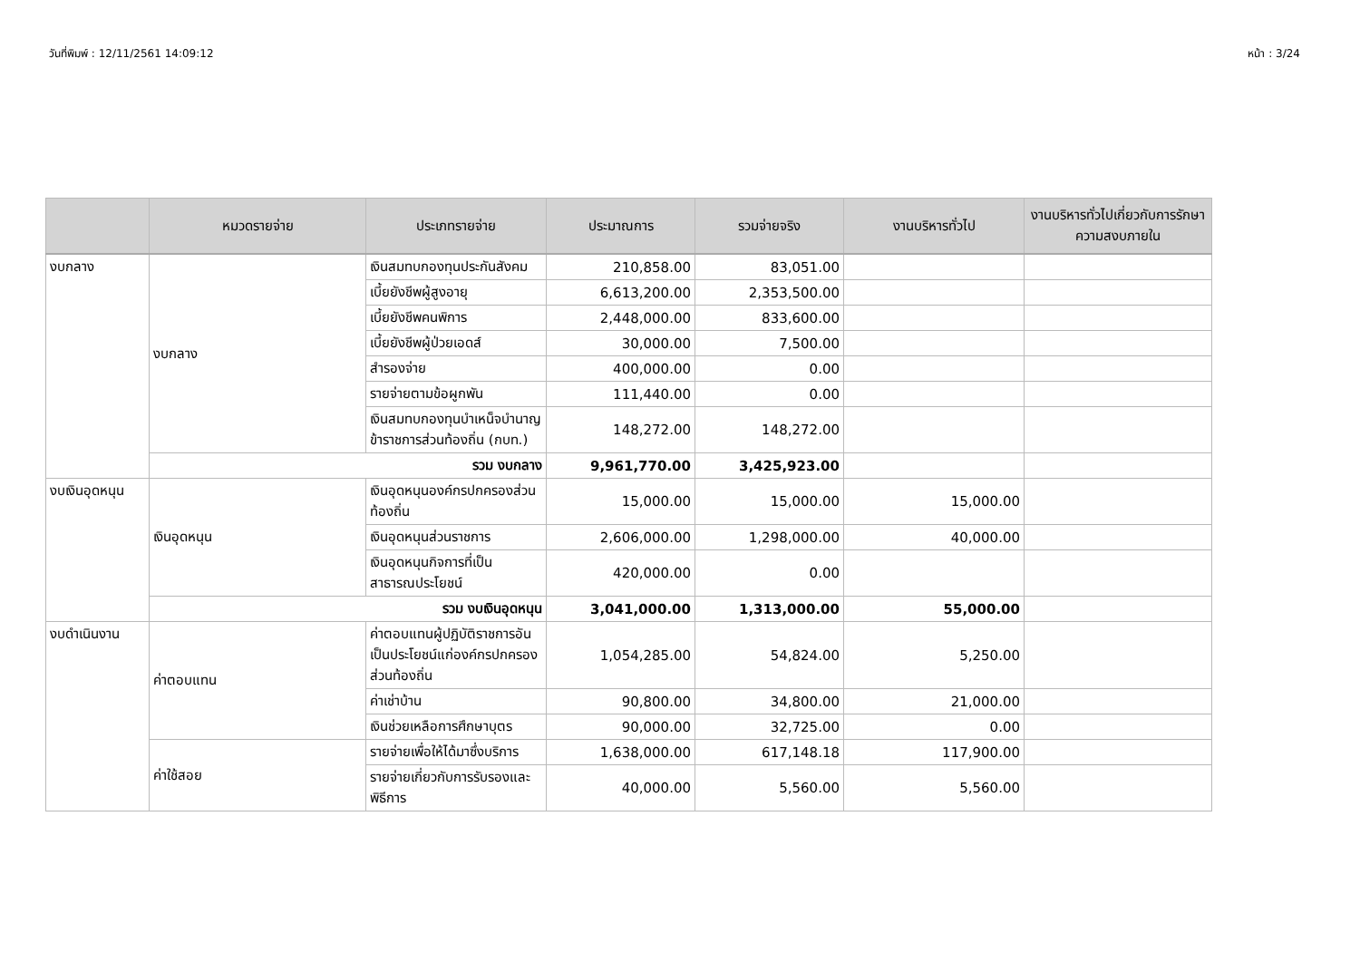วันที่พิมพ์ : 12/11/2561 14:09:12 หน้า : 3/24
| | หมวดรายจ่าย | ประเภทรายจ่าย | ประมาณการ | รวมจ่ายจริง | งานบริหารทั่วไป | งานบริหารทั่วไปเกี่ยวกับการรักษาความสงบภายใน |
| --- | --- | --- | --- | --- | --- | --- |
| งบกลาง | งบกลาง | เงินสมทบกองทุนประกันสังคม | 210,858.00 | 83,051.00 | | |
| | | เบี้ยยังชีพผู้สูงอายุ | 6,613,200.00 | 2,353,500.00 | | |
| | | เบี้ยยังชีพคนพิการ | 2,448,000.00 | 833,600.00 | | |
| | | เบี้ยยังชีพผู้ป่วยเอดส์ | 30,000.00 | 7,500.00 | | |
| | | สำรองจ่าย | 400,000.00 | 0.00 | | |
| | | รายจ่ายตามข้อผูกพัน | 111,440.00 | 0.00 | | |
| | | เงินสมทบกองทุนบำเหน็จบำนาญข้าราชการส่วนท้องถิ่น (กบท.) | 148,272.00 | 148,272.00 | | |
| | รวม งบกลาง | | 9,961,770.00 | 3,425,923.00 | | |
| งบเงินอุดหนุน | เงินอุดหนุน | เงินอุดหนุนองค์กรปกครองส่วนท้องถิ่น | 15,000.00 | 15,000.00 | 15,000.00 | |
| | | เงินอุดหนุนส่วนราชการ | 2,606,000.00 | 1,298,000.00 | 40,000.00 | |
| | | เงินอุดหนุนกิจการที่เป็นสาธารณประโยชน์ | 420,000.00 | 0.00 | | |
| | รวม งบเงินอุดหนุน | | 3,041,000.00 | 1,313,000.00 | 55,000.00 | |
| งบดำเนินงาน | ค่าตอบแทน | ค่าตอบแทนผู้ปฏิบัติราชการอันเป็นประโยชน์แก่องค์กรปกครองส่วนท้องถิ่น | 1,054,285.00 | 54,824.00 | 5,250.00 | |
| | | ค่าเช่าบ้าน | 90,800.00 | 34,800.00 | 21,000.00 | |
| | | เงินช่วยเหลือการศึกษาบุตร | 90,000.00 | 32,725.00 | 0.00 | |
| | ค่าใช้สอย | รายจ่ายเพื่อให้ได้มาซึ่งบริการ | 1,638,000.00 | 617,148.18 | 117,900.00 | |
| | | รายจ่ายเกี่ยวกับการรับรองและพิธีการ | 40,000.00 | 5,560.00 | 5,560.00 | |